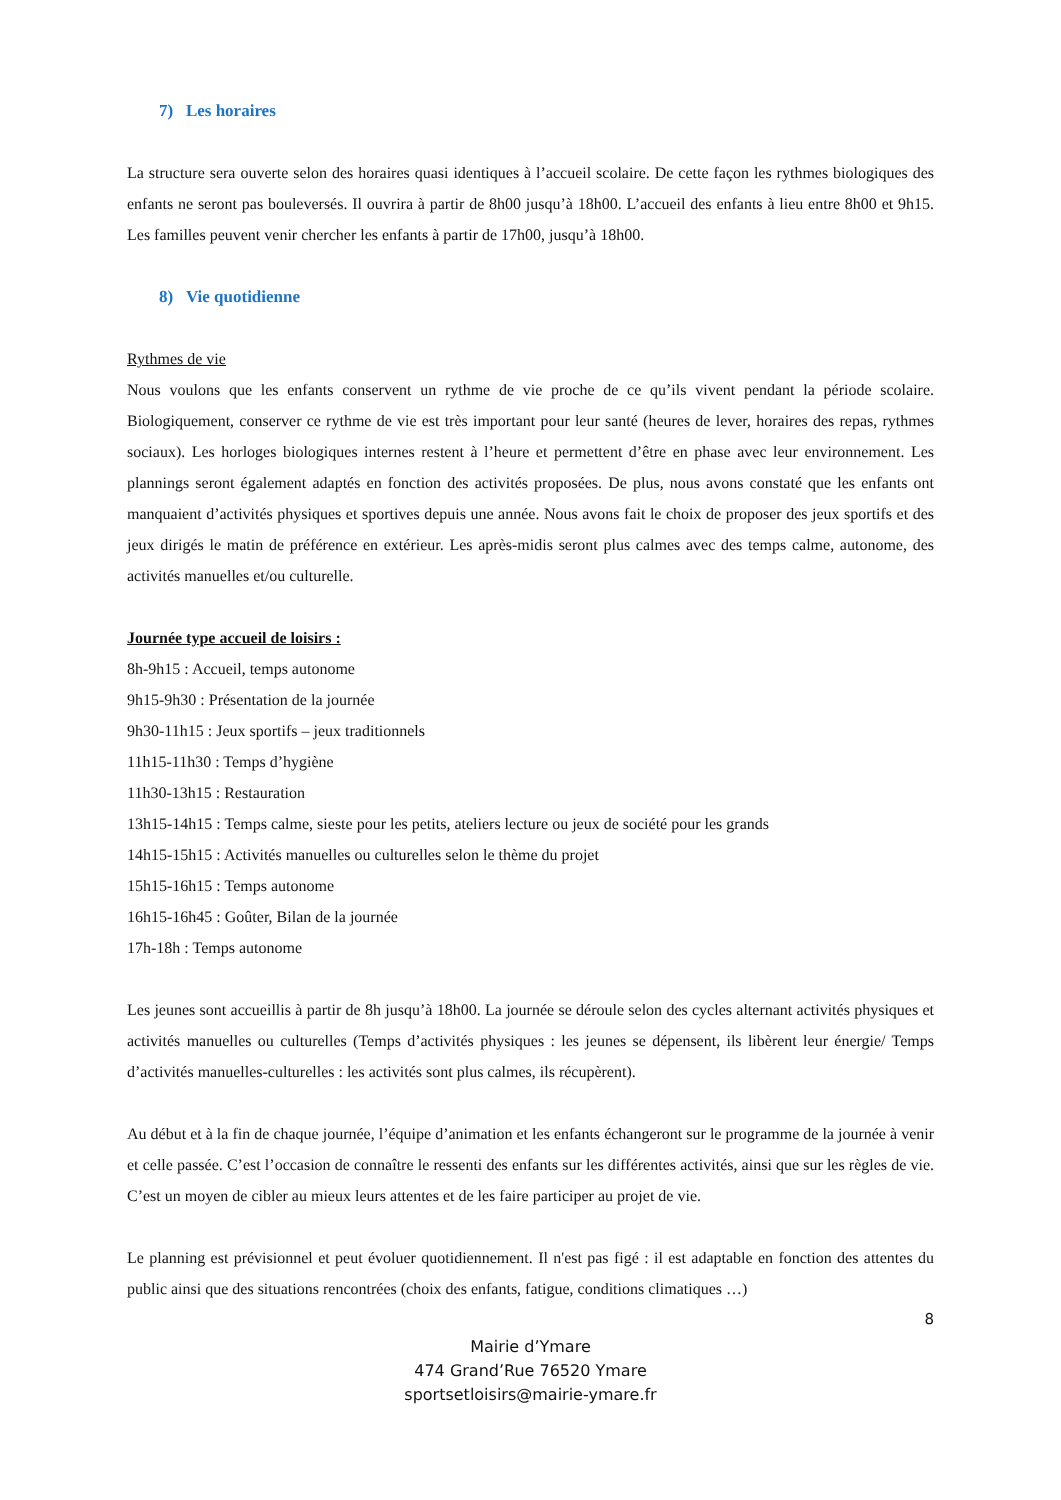7) Les horaires
La structure sera ouverte selon des horaires quasi identiques à l’accueil scolaire. De cette façon les rythmes biologiques des enfants ne seront pas bouleversés. Il ouvrira à partir de 8h00 jusqu’à 18h00. L’accueil des enfants à lieu entre 8h00 et 9h15. Les familles peuvent venir chercher les enfants à partir de 17h00, jusqu’à 18h00.
8) Vie quotidienne
Rythmes de vie
Nous voulons que les enfants conservent un rythme de vie proche de ce qu’ils vivent pendant la période scolaire. Biologiquement, conserver ce rythme de vie est très important pour leur santé (heures de lever, horaires des repas, rythmes sociaux). Les horloges biologiques internes restent à l’heure et permettent d’être en phase avec leur environnement. Les plannings seront également adaptés en fonction des activités proposées. De plus, nous avons constaté que les enfants ont manquaient d’activités physiques et sportives depuis une année. Nous avons fait le choix de proposer des jeux sportifs et des jeux dirigés le matin de préférence en extérieur. Les après-midis seront plus calmes avec des temps calme, autonome, des activités manuelles et/ou culturelle.
Journée type accueil de loisirs :
8h-9h15 : Accueil, temps autonome
9h15-9h30 : Présentation de la journée
9h30-11h15 : Jeux sportifs – jeux traditionnels
11h15-11h30 : Temps d’hygiène
11h30-13h15 : Restauration
13h15-14h15 : Temps calme, sieste pour les petits, ateliers lecture ou jeux de société pour les grands
14h15-15h15 : Activités manuelles ou culturelles selon le thème du projet
15h15-16h15 : Temps autonome
16h15-16h45 : Goûter, Bilan de la journée
17h-18h : Temps autonome
Les jeunes sont accueillis à partir de 8h jusqu’à 18h00. La journée se déroule selon des cycles alternant activités physiques et activités manuelles ou culturelles (Temps d’activités physiques : les jeunes se dépensent, ils libèrent leur énergie/ Temps d’activités manuelles-culturelles : les activités sont plus calmes, ils récupèrent).
Au début et à la fin de chaque journée, l’équipe d’animation et les enfants échangeront sur le programme de la journée à venir et celle passée. C’est l’occasion de connaître le ressenti des enfants sur les différentes activités, ainsi que sur les règles de vie. C’est un moyen de cibler au mieux leurs attentes et de les faire participer au projet de vie.
Le planning est prévisionnel et peut évoluer quotidiennement. Il n'est pas figé : il est adaptable en fonction des attentes du public ainsi que des situations rencontrées (choix des enfants, fatigue, conditions climatiques …)
8
Mairie d’Ymare
474 Grand’Rue 76520 Ymare
sportsetloisirs@mairie-ymare.fr